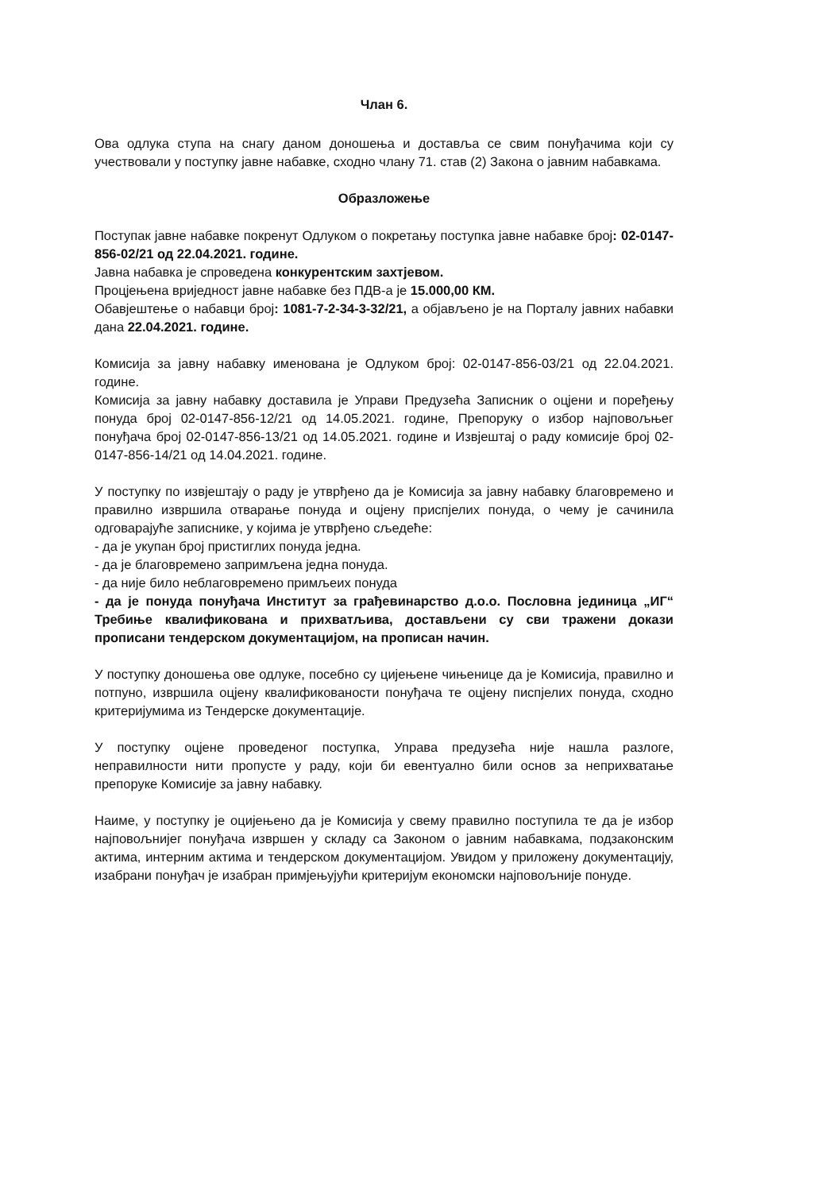Члан 6.
Ова одлука ступа на снагу даном доношења и доставља се свим понуђачима који су учествовали у поступку јавне набавке, сходно члану 71. став (2) Закона о јавним набавкама.
Образложење
Поступак јавне набавке покренут Одлуком о покретању поступка јавне набавке број: 02-0147-856-02/21 од 22.04.2021. године.
Јавна набавка је спроведена конкурентским захтјевом.
Процјењена вриједност јавне набавке без ПДВ-а је 15.000,00 КМ.
Обавјештење о набавци број: 1081-7-2-34-3-32/21, а објављено је на Порталу јавних набавки дана 22.04.2021. године.
Комисија за јавну набавку именована је Одлуком број: 02-0147-856-03/21 од 22.04.2021. године.
Комисија за јавну набавку доставила је Управи Предузећа Записник о оцјени и поређењу понуда број 02-0147-856-12/21 од 14.05.2021. године, Препоруку о избор најповољњег понуђача број 02-0147-856-13/21 од 14.05.2021. године и Извјештај о раду комисије број 02-0147-856-14/21 од 14.04.2021. године.
У поступку по извјештају о раду је утврђено да је Комисија за јавну набавку благовремено и правилно извршила отварање понуда и оцјену приспјелих понуда, о чему је сачинила одговарајуће записнике, у којима је утврђено сљедеће:
- да је укупан број пристиглих понуда једна.
- да је благовремено запримљена једна понуда.
- да није било неблаговремено примљеих понуда
- да је понуда понуђача Институт за грађевинарство д.о.о. Пословна јединица „ИГ“ Требиње квалификована и прихватљива, достављени су сви тражени докази прописани тендерском документацијом, на прописан начин.
У поступку доношења ове одлуке, посебно су цијењене чињенице да је Комисија, правилно и потпуно, извршила оцјену квалификованости понуђача те оцјену писпјелих понуда, сходно критеријумима из Тендерске документације.
У поступку оцјене проведеног поступка, Управа предузећа није нашла разлоге, неправилности нити пропусте у раду, који би евентуално били основ за неприхватање препоруке Комисије за јавну набавку.
Наиме, у поступку је оцијењено да је Комисија у свему правилно поступила те да је избор најповољнијег понуђача извршен у складу са Законом о јавним набавкама, подзаконским актима, интерним актима и тендерском документацијом. Увидом у приложену документацију, изабрани понуђач је изабран примјењујући критеријум економски најповољније понуде.